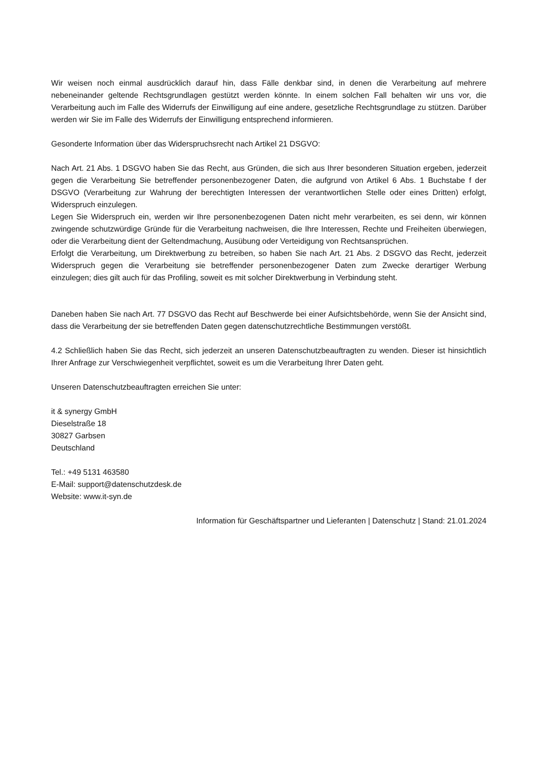Wir weisen noch einmal ausdrücklich darauf hin, dass Fälle denkbar sind, in denen die Verarbeitung auf mehrere nebeneinander geltende Rechtsgrundlagen gestützt werden könnte. In einem solchen Fall behalten wir uns vor, die Verarbeitung auch im Falle des Widerrufs der Einwilligung auf eine andere, gesetzliche Rechtsgrundlage zu stützen. Darüber werden wir Sie im Falle des Widerrufs der Einwilligung entsprechend informieren.
Gesonderte Information über das Widerspruchsrecht nach Artikel 21 DSGVO:
Nach Art. 21 Abs. 1 DSGVO haben Sie das Recht, aus Gründen, die sich aus Ihrer besonderen Situation ergeben, jederzeit gegen die Verarbeitung Sie betreffender personenbezogener Daten, die aufgrund von Artikel 6 Abs. 1 Buchstabe f der DSGVO (Verarbeitung zur Wahrung der berechtigten Interessen der verantwortlichen Stelle oder eines Dritten) erfolgt, Widerspruch einzulegen.
Legen Sie Widerspruch ein, werden wir Ihre personenbezogenen Daten nicht mehr verarbeiten, es sei denn, wir können zwingende schutzwürdige Gründe für die Verarbeitung nachweisen, die Ihre Interessen, Rechte und Freiheiten überwiegen, oder die Verarbeitung dient der Geltendmachung, Ausübung oder Verteidigung von Rechtsansprüchen.
Erfolgt die Verarbeitung, um Direktwerbung zu betreiben, so haben Sie nach Art. 21 Abs. 2 DSGVO das Recht, jederzeit Widerspruch gegen die Verarbeitung sie betreffender personenbezogener Daten zum Zwecke derartiger Werbung einzulegen; dies gilt auch für das Profiling, soweit es mit solcher Direktwerbung in Verbindung steht.
Daneben haben Sie nach Art. 77 DSGVO das Recht auf Beschwerde bei einer Aufsichtsbehörde, wenn Sie der Ansicht sind, dass die Verarbeitung der sie betreffenden Daten gegen datenschutzrechtliche Bestimmungen verstößt.
4.2 Schließlich haben Sie das Recht, sich jederzeit an unseren Datenschutzbeauftragten zu wenden. Dieser ist hinsichtlich Ihrer Anfrage zur Verschwiegenheit verpflichtet, soweit es um die Verarbeitung Ihrer Daten geht.
Unseren Datenschutzbeauftragten erreichen Sie unter:
it & synergy GmbH
Dieselstraße 18
30827 Garbsen
Deutschland
Tel.: +49 5131 463580
E-Mail: support@datenschutzdesk.de
Website: www.it-syn.de
Information für Geschäftspartner und Lieferanten | Datenschutz | Stand: 21.01.2024